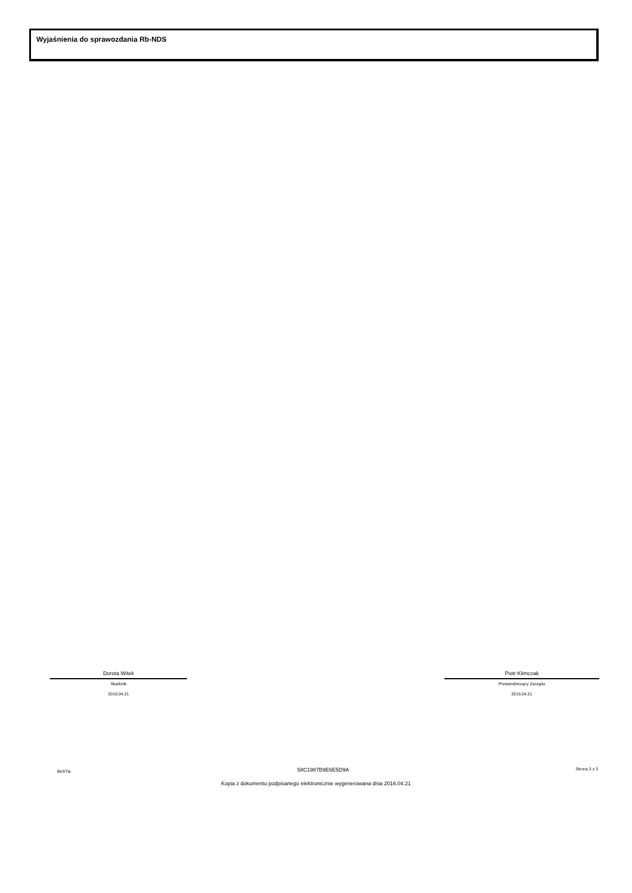Wyjaśnienia do sprawozdania Rb-NDS
Dorota Witek
Skarbnik
2016.04.21
Piotr Klimczak
Przewodniczący Zarządu
2016.04.21
BeSTia 58C1987B9E6E5D9A Strona 3 z 3
Kopia z dokumentu podpisanego elektronicznie wygenerowana dnia 2016.04.21